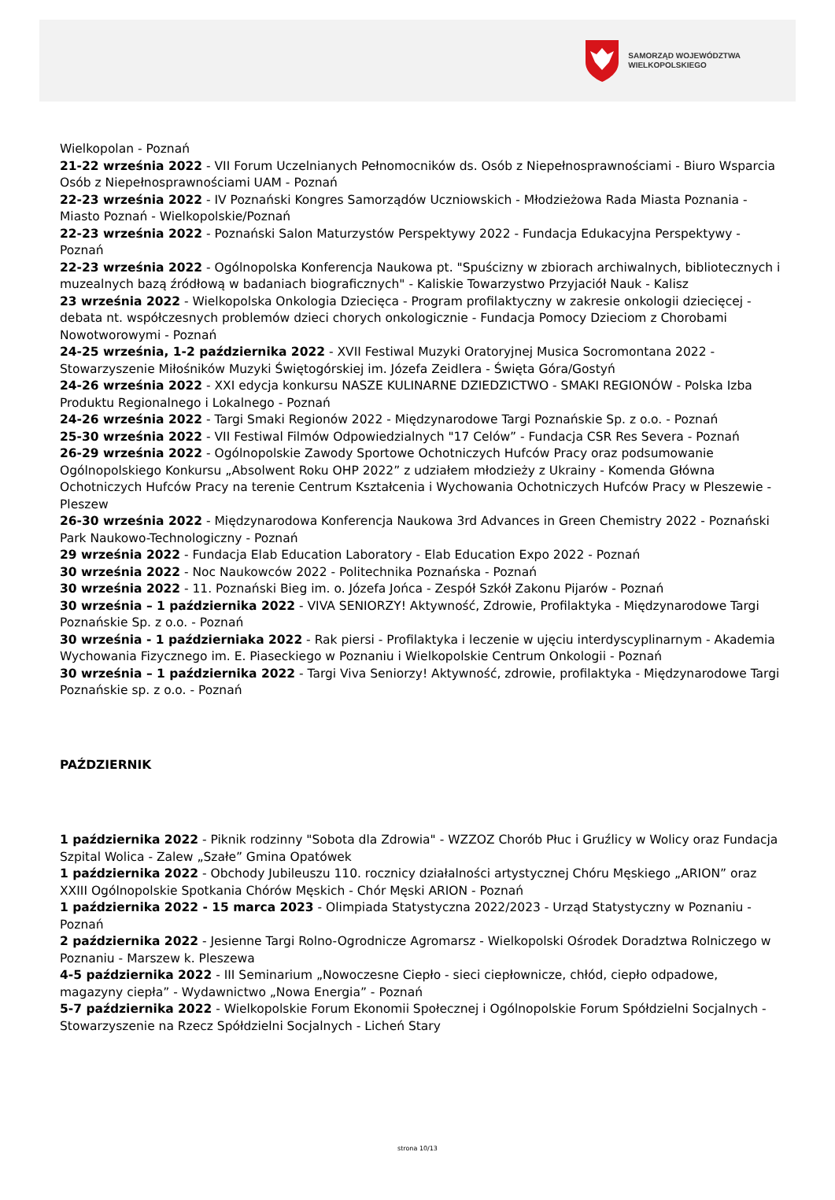SAMORZĄD WOJEWÓDZTWA
WIELKOPOLSKIEGO
Wielkopolan - Poznań
21-22 września 2022 - VII Forum Uczelnianych Pełnomocników ds. Osób z Niepełnosprawnościami - Biuro Wsparcia Osób z Niepełnosprawnościami UAM - Poznań
22-23 września 2022 - IV Poznański Kongres Samorządów Uczniowskich - Młodzieżowa Rada Miasta Poznania - Miasto Poznań - Wielkopolskie/Poznań
22-23 września 2022 - Poznański Salon Maturzystów Perspektywy 2022 - Fundacja Edukacyjna Perspektywy - Poznań
22-23 września 2022 - Ogólnopolska Konferencja Naukowa pt. "Spuścizny w zbiorach archiwalnych, bibliotecznych i muzealnych bazą źródłową w badaniach biograficznych" - Kaliskie Towarzystwo Przyjaciół Nauk - Kalisz
23 września 2022 - Wielkopolska Onkologia Dziecięca - Program profilaktyczny w zakresie onkologii dziecięcej - debata nt. współczesnych problemów dzieci chorych onkologicznie - Fundacja Pomocy Dzieciom z Chorobami Nowotworowymi - Poznań
24-25 września, 1-2 października 2022 - XVII Festiwal Muzyki Oratoryjnej Musica Socromontana 2022 - Stowarzyszenie Miłośników Muzyki Świętogórskiej im. Józefa Zeidlera - Święta Góra/Gostyń
24-26 września 2022 - XXI edycja konkursu NASZE KULINARNE DZIEDZICTWO - SMAKI REGIONÓW - Polska Izba Produktu Regionalnego i Lokalnego - Poznań
24-26 września 2022 - Targi Smaki Regionów 2022 - Międzynarodowe Targi Poznańskie Sp. z o.o. - Poznań
25-30 września 2022 - VII Festiwal Filmów Odpowiedzialnych "17 Celów” - Fundacja CSR Res Severa - Poznań
26-29 września 2022 - Ogólnopolskie Zawody Sportowe Ochotniczych Hufców Pracy oraz podsumowanie Ogólnopolskiego Konkursu „Absolwent Roku OHP 2022” z udziałem młodzieży z Ukrainy - Komenda Główna Ochotniczych Hufców Pracy na terenie Centrum Kształcenia i Wychowania Ochotniczych Hufców Pracy w Pleszewie - Pleszew
26-30 września 2022 - Międzynarodowa Konferencja Naukowa 3rd Advances in Green Chemistry 2022 - Poznański Park Naukowo-Technologiczny - Poznań
29 września 2022 - Fundacja Elab Education Laboratory - Elab Education Expo 2022 - Poznań
30 września 2022 - Noc Naukowców 2022 - Politechnika Poznańska - Poznań
30 września 2022 - 11. Poznański Bieg im. o. Józefa Jońca - Zespół Szkół Zakonu Pijarów - Poznań
30 września – 1 października 2022 - VIVA SENIORZY! Aktywność, Zdrowie, Profilaktyka - Międzynarodowe Targi Poznańskie Sp. z o.o. - Poznań
30 września - 1 październiaka 2022 - Rak piersi - Profilaktyka i leczenie w ujęciu interdyscyplinarnym - Akademia Wychowania Fizycznego im. E. Piaseckiego w Poznaniu i Wielkopolskie Centrum Onkologii - Poznań
30 września – 1 października 2022 - Targi Viva Seniorzy! Aktywność, zdrowie, profilaktyka - Międzynarodowe Targi Poznańskie sp. z o.o. - Poznań
PAŹDZIERNIK
1 października 2022 - Piknik rodzinny "Sobota dla Zdrowia" - WZZOZ Chorób Płuc i Gruźlicy w Wolicy oraz Fundacja Szpital Wolica - Zalew „Szałe” Gmina Opatówek
1 października 2022 - Obchody Jubileuszu 110. rocznicy działalności artystycznej Chóru Męskiego „ARION” oraz XXIII Ogólnopolskie Spotkania Chórów Męskich - Chór Męski ARION - Poznań
1 października 2022 - 15 marca 2023 - Olimpiada Statystyczna 2022/2023 - Urząd Statystyczny w Poznaniu - Poznań
2 października 2022 - Jesienne Targi Rolno-Ogrodnicze Agromarsz - Wielkopolski Ośrodek Doradztwa Rolniczego w Poznaniu - Marszew k. Pleszewa
4-5 października 2022 - III Seminarium „Nowoczesne Ciepło - sieci ciepłownicze, chłód, ciepło odpadowe, magazyny ciepła” - Wydawnictwo „Nowa Energia” - Poznań
5-7 października 2022 - Wielkopolskie Forum Ekonomii Społecznej i Ogólnopolskie Forum Spółdzielni Socjalnych - Stowarzyszenie na Rzecz Spółdzielni Socjalnych - Licheń Stary
strona 10/13